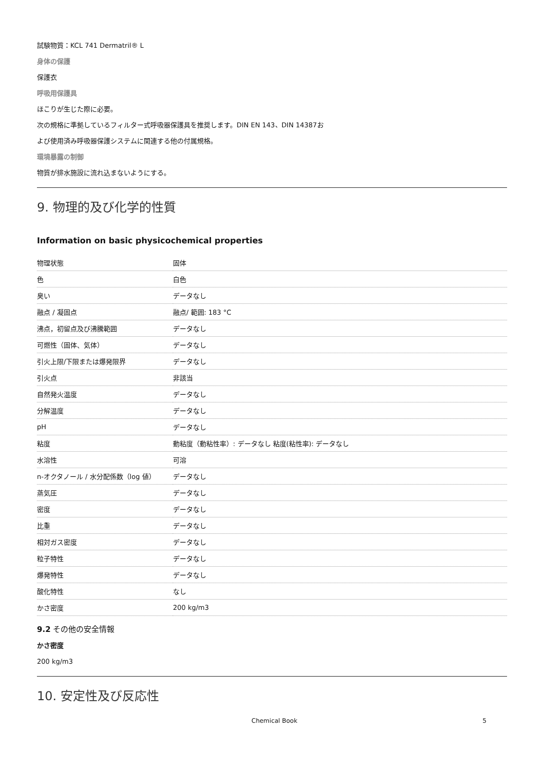試験物質：KCL 741 Dermatril® L
身体の保護
保護衣
呼吸用保護具
ほこりが生じた際に必要。
次の規格に準拠しているフィルター式呼吸器保護具を推奨します。DIN EN 143、DIN 14387お
よび使用済み呼吸器保護システムに関連する他の付属規格。
環境暴露の制御
物質が排水施設に流れ込まないようにする。
9. 物理的及び化学的性質
Information on basic physicochemical properties
| 物理状態 | 固体 |
| 色 | 白色 |
| 臭い | データなし |
| 融点 / 凝固点 | 融点/ 範囲: 183 °C |
| 沸点，初留点及び沸騰範囲 | データなし |
| 可燃性（固体、気体） | データなし |
| 引火上限/下限または爆発限界 | データなし |
| 引火点 | 非該当 |
| 自然発火温度 | データなし |
| 分解温度 | データなし |
| pH | データなし |
| 粘度 | 動粘度（動粘性率）: データなし 粘度(粘性率): データなし |
| 水溶性 | 可溶 |
| n-オクタノール / 水分配係数（log 値） | データなし |
| 蒸気圧 | データなし |
| 密度 | データなし |
| 比重 | データなし |
| 相対ガス密度 | データなし |
| 粒子特性 | データなし |
| 爆発特性 | データなし |
| 酸化特性 | なし |
| かさ密度 | 200 kg/m3 |
9.2 その他の安全情報
かさ密度
200 kg/m3
10. 安定性及び反応性
Chemical Book 5